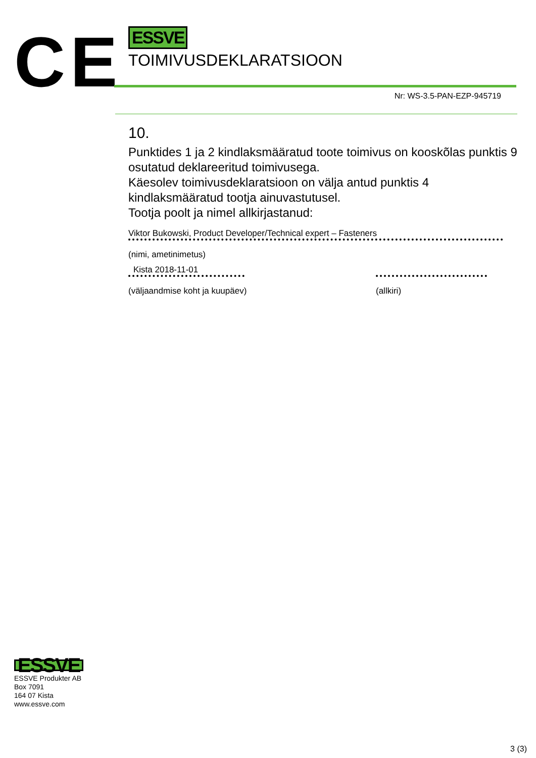CE
ESSVE
TOIMIVUSDEKLARATSIOON
Nr: WS-3.5-PAN-EZP-945719
10.
Punktides 1 ja 2 kindlaksmääratud toote toimivus on kooskõlas punktis 9 osutatud deklareeritud toimivusega.
Käesolev toimivusdeklaratsioon on välja antud punktis 4 kindlaksmääratud tootja ainuvastutusel.
Tootja poolt ja nimel allkirjastanud:
Viktor Bukowski, Product Developer/Technical expert – Fasteners
(nimi, ametinimetus)
Kista 2018-11-01
(väljaandmise koht ja kuupäev)
(allkiri)
ESSVE
ESSVE Produkter AB
Box 7091
164 07 Kista
www.essve.com
3 (3)